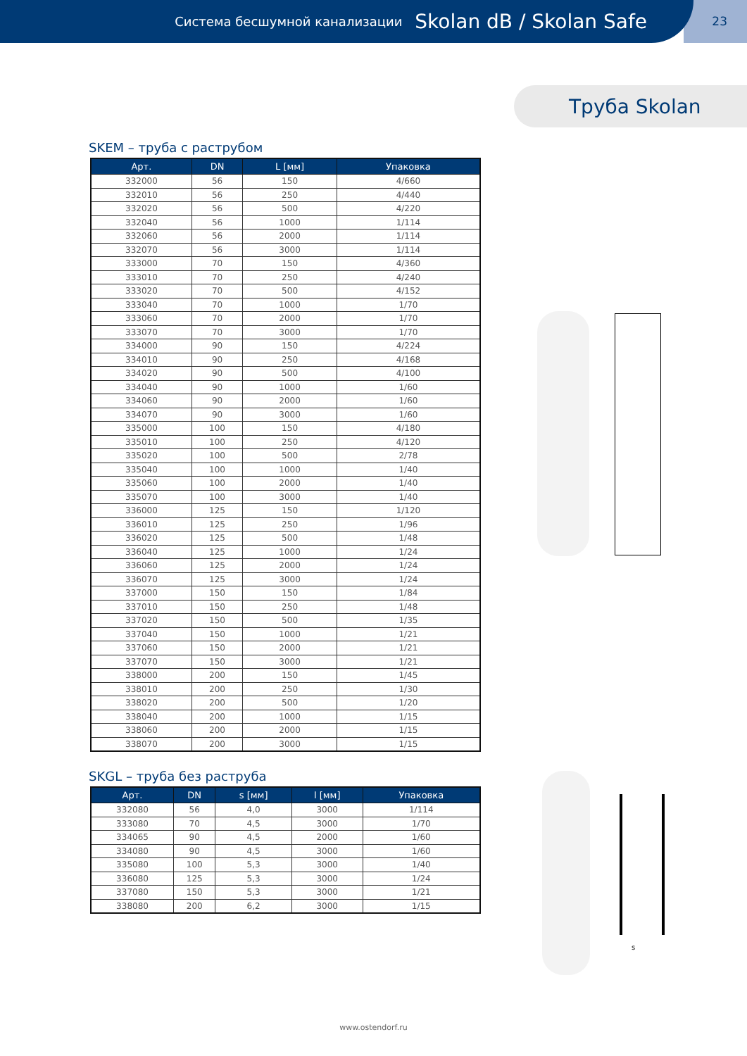Система бесшумной канализации Skolan dB / Skolan Safe
23
Труба Skolan
SKEM – труба с раструбом
| Арт. | DN | L [мм] | Упаковка |
| --- | --- | --- | --- |
| 332000 | 56 | 150 | 4/660 |
| 332010 | 56 | 250 | 4/440 |
| 332020 | 56 | 500 | 4/220 |
| 332040 | 56 | 1000 | 1/114 |
| 332060 | 56 | 2000 | 1/114 |
| 332070 | 56 | 3000 | 1/114 |
| 333000 | 70 | 150 | 4/360 |
| 333010 | 70 | 250 | 4/240 |
| 333020 | 70 | 500 | 4/152 |
| 333040 | 70 | 1000 | 1/70 |
| 333060 | 70 | 2000 | 1/70 |
| 333070 | 70 | 3000 | 1/70 |
| 334000 | 90 | 150 | 4/224 |
| 334010 | 90 | 250 | 4/168 |
| 334020 | 90 | 500 | 4/100 |
| 334040 | 90 | 1000 | 1/60 |
| 334060 | 90 | 2000 | 1/60 |
| 334070 | 90 | 3000 | 1/60 |
| 335000 | 100 | 150 | 4/180 |
| 335010 | 100 | 250 | 4/120 |
| 335020 | 100 | 500 | 2/78 |
| 335040 | 100 | 1000 | 1/40 |
| 335060 | 100 | 2000 | 1/40 |
| 335070 | 100 | 3000 | 1/40 |
| 336000 | 125 | 150 | 1/120 |
| 336010 | 125 | 250 | 1/96 |
| 336020 | 125 | 500 | 1/48 |
| 336040 | 125 | 1000 | 1/24 |
| 336060 | 125 | 2000 | 1/24 |
| 336070 | 125 | 3000 | 1/24 |
| 337000 | 150 | 150 | 1/84 |
| 337010 | 150 | 250 | 1/48 |
| 337020 | 150 | 500 | 1/35 |
| 337040 | 150 | 1000 | 1/21 |
| 337060 | 150 | 2000 | 1/21 |
| 337070 | 150 | 3000 | 1/21 |
| 338000 | 200 | 150 | 1/45 |
| 338010 | 200 | 250 | 1/30 |
| 338020 | 200 | 500 | 1/20 |
| 338040 | 200 | 1000 | 1/15 |
| 338060 | 200 | 2000 | 1/15 |
| 338070 | 200 | 3000 | 1/15 |
SKGL – труба без раструба
| Арт. | DN | s [мм] | l [мм] | Упаковка |
| --- | --- | --- | --- | --- |
| 332080 | 56 | 4,0 | 3000 | 1/114 |
| 333080 | 70 | 4,5 | 3000 | 1/70 |
| 334065 | 90 | 4,5 | 2000 | 1/60 |
| 334080 | 90 | 4,5 | 3000 | 1/60 |
| 335080 | 100 | 5,3 | 3000 | 1/40 |
| 336080 | 125 | 5,3 | 3000 | 1/24 |
| 337080 | 150 | 5,3 | 3000 | 1/21 |
| 338080 | 200 | 6,2 | 3000 | 1/15 |
s
www.ostendorf.ru